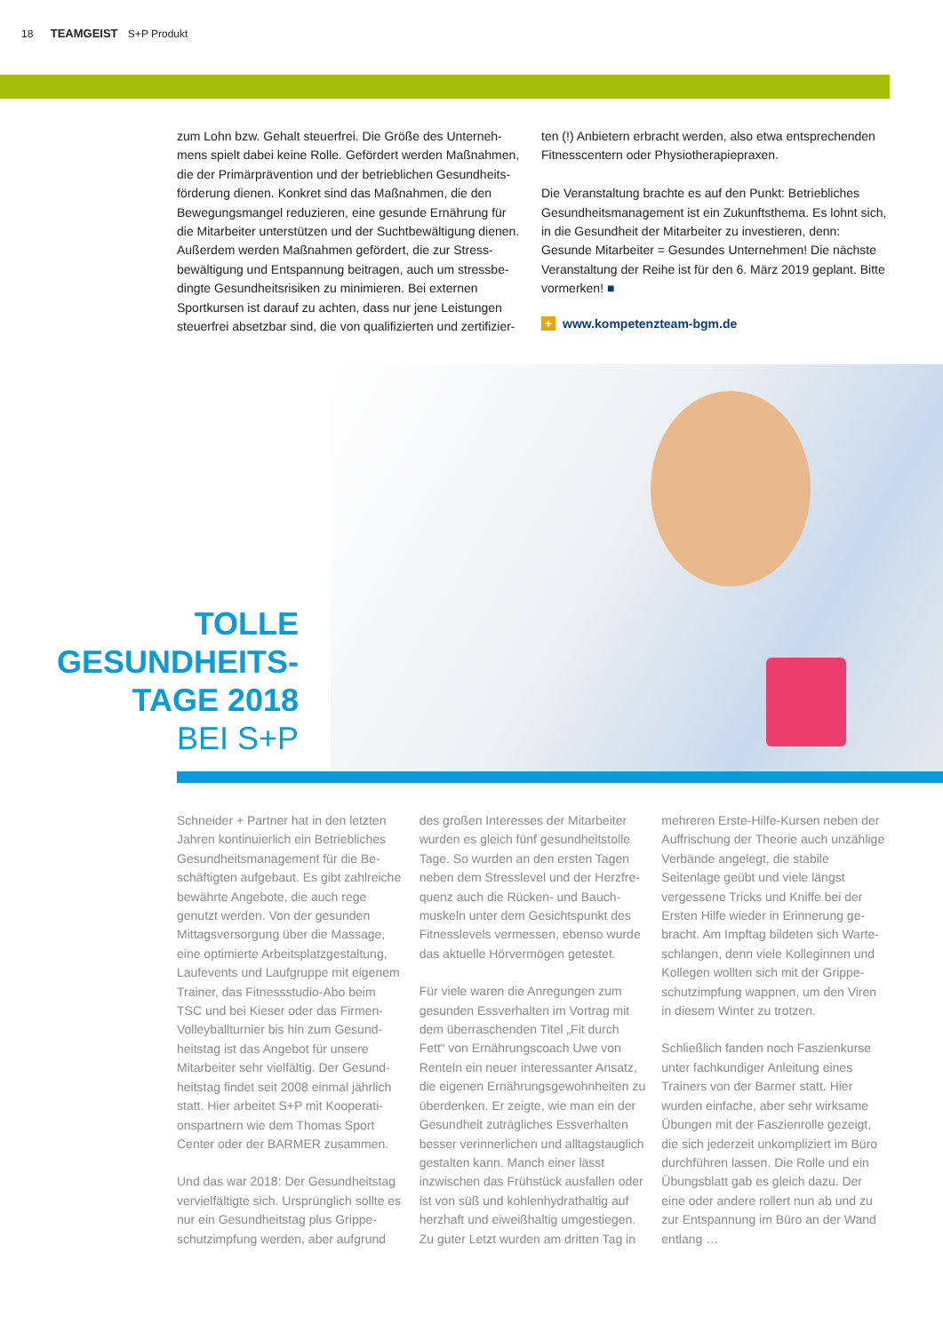18 TEAMGEIST S+P Produkt
zum Lohn bzw. Gehalt steuerfrei. Die Größe des Unterneh­mens spielt dabei keine Rolle. Gefördert werden Maßnahmen, die der Primärprävention und der betrieblichen Gesundheits­förderung dienen. Konkret sind das Maßnahmen, die den Bewegungsmangel reduzieren, eine gesunde Ernährung für die Mitarbeiter unterstützen und der Suchtbewältigung die­nen. Außerdem werden Maßnahmen gefördert, die zur Stress­bewältigung und Entspannung beitragen, auch um stressbe­dingte Gesundheitsrisiken zu minimieren. Bei externen Sportkursen ist darauf zu achten, dass nur jene Leistungen steuerfrei absetzbar sind, die von qualifizierten und zertifizier-
ten (!) Anbietern erbracht werden, also etwa entsprechenden Fitnesscentern oder Physiotherapiepraxen.
Die Veranstaltung brachte es auf den Punkt: Betriebliches Gesundheitsmanagement ist ein Zukunftsthema. Es lohnt sich, in die Gesundheit der Mitarbeiter zu investieren, denn: Gesunde Mitarbeiter = Gesundes Unternehmen! Die nächste Veranstaltung der Reihe ist für den 6. März 2019 geplant. Bitte vormerken! ■
+ www.kompetenzteam-bgm.de
TOLLE GESUNDHEITS­-TAGE 2018
BEI S+P
Schneider + Partner hat in den letzten Jahren kontinuierlich ein Betriebliches Gesundheitsmanagement für die Be­schäftigten aufgebaut. Es gibt zahlreiche bewährte Angebote, die auch rege genutzt werden. Von der gesunden Mittagsversorgung über die Massage, eine optimierte Arbeitsplatzgestaltung, Laufevents und Laufgruppe mit eigenem Trainer, das Fitnessstudio-Abo beim TSC und bei Kieser oder das Firmen-Volleyballturnier bis hin zum Gesund­heitstag ist das Angebot für unsere Mitarbeiter sehr vielfältig. Der Gesund­heitstag findet seit 2008 einmal jährlich statt. Hier arbeitet S+P mit Kooperati­onspartnern wie dem Thomas Sport Center oder der BARMER zusammen.
Und das war 2018: Der Gesundheitstag vervielfältigte sich. Ursprünglich sollte es nur ein Gesundheitstag plus Grippe­schutzimpfung werden, aber aufgrund des großen Interesses der Mitarbeiter wurden es gleich fünf gesundheitstolle Tage. So wurden an den ersten Tagen neben dem Stresslevel und der Herzfre­quenz auch die Rücken- und Bauch­muskeln unter dem Gesichtspunkt des Fitnesslevels vermessen, ebenso wurde das aktuelle Hörvermögen getestet.
Für viele waren die Anregungen zum gesunden Essverhalten im Vortrag mit dem überraschenden Titel „Fit durch Fett“ von Ernährungscoach Uwe von Renteln ein neuer interessanter Ansatz, die eigenen Ernährungsgewohnheiten zu überdenken. Er zeigte, wie man ein der Gesundheit zuträgliches Essverhal­ten besser verinnerlichen und alltags­tauglich gestalten kann. Manch einer lässt inzwischen das Frühstück ausfallen oder ist von süß und kohlenhydrathaltig auf herzhaft und eiweißhaltig umgestie­gen. Zu guter Letzt wurden am dritten Tag in mehreren Erste-Hilfe-Kursen neben der Auffrischung der Theorie auch unzählige Verbände angelegt, die stabile Seitenlage geübt und viele längst vergessene Tricks und Kniffe bei der Ersten Hilfe wieder in Erinnerung ge­bracht. Am Impftag bildeten sich Warte­schlangen, denn viele Kolleginnen und Kollegen wollten sich mit der Grippe­schutzimpfung wappnen, um den Viren in diesem Winter zu trotzen.
Schließlich fanden noch Faszienkurse unter fachkundiger Anleitung eines Trainers von der Barmer statt. Hier wurden einfache, aber sehr wirksame Übungen mit der Faszienrolle gezeigt, die sich jederzeit unkompliziert im Büro durchführen lassen. Die Rolle und ein Übungsblatt gab es gleich dazu. Der eine oder andere rollert nun ab und zu zur Entspannung im Büro an der Wand entlang …